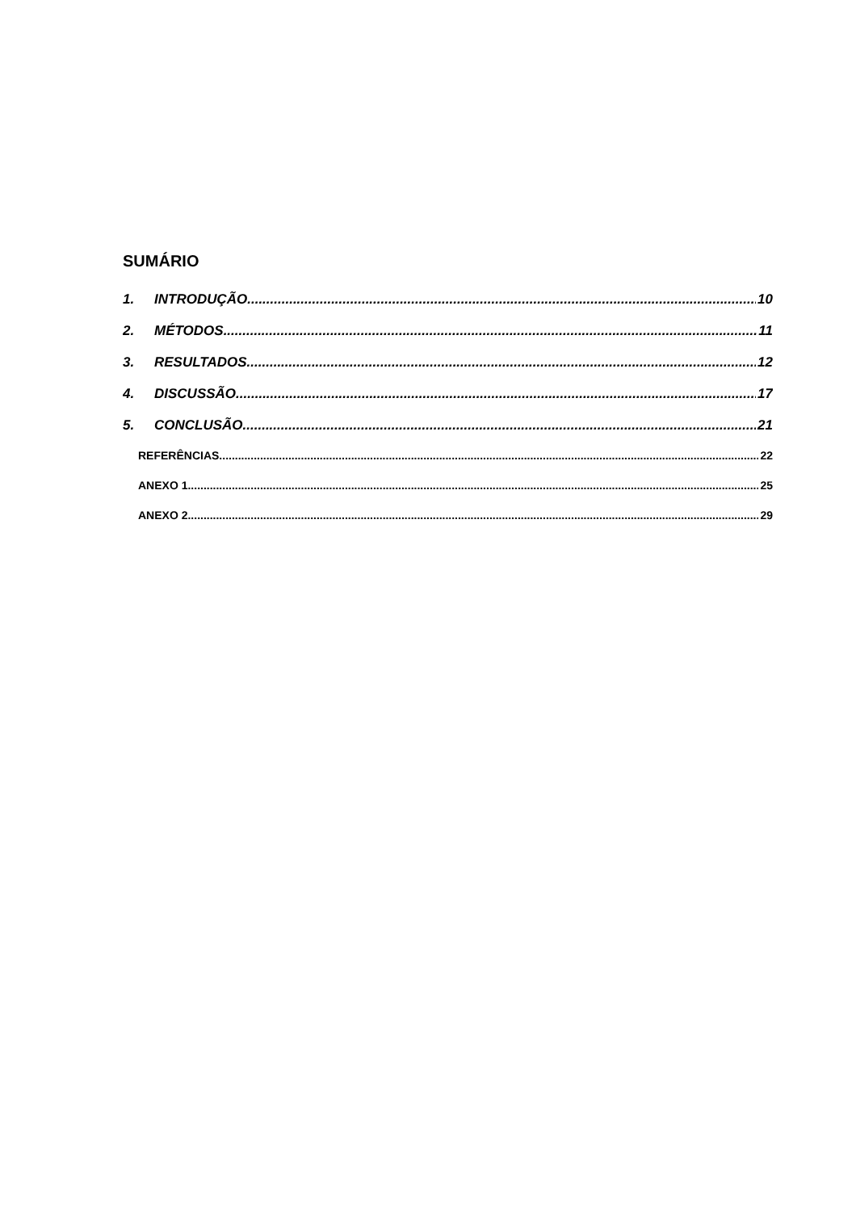SUMÁRIO
1. INTRODUÇÃO 10
2. MÉTODOS 11
3. RESULTADOS 12
4. DISCUSSÃO 17
5. CONCLUSÃO 21
REFERÊNCIAS 22
ANEXO 1 25
ANEXO 2 29